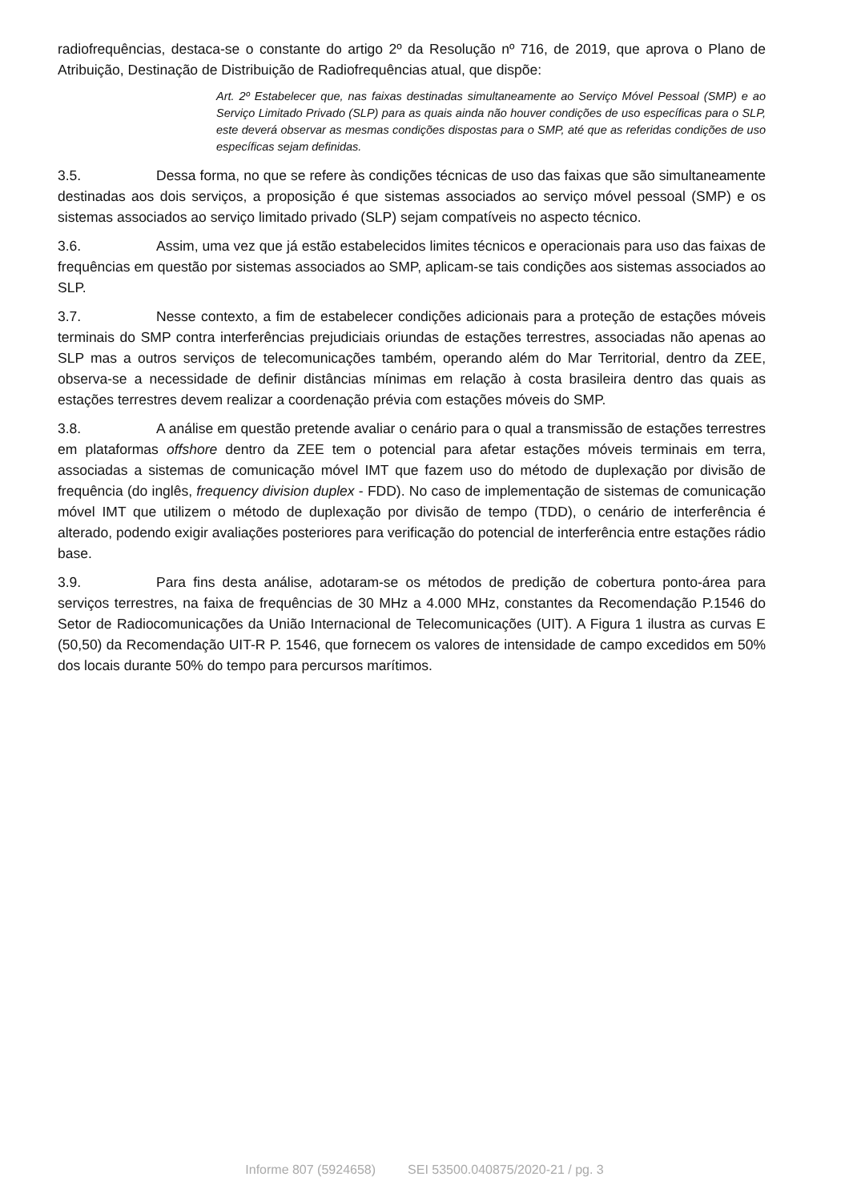radiofrequências, destaca-se o constante do artigo 2º da Resolução nº 716, de 2019, que aprova o Plano de Atribuição, Destinação de Distribuição de Radiofrequências atual, que dispõe:
Art. 2º Estabelecer que, nas faixas destinadas simultaneamente ao Serviço Móvel Pessoal (SMP) e ao Serviço Limitado Privado (SLP) para as quais ainda não houver condições de uso específicas para o SLP, este deverá observar as mesmas condições dispostas para o SMP, até que as referidas condições de uso específicas sejam definidas.
3.5. Dessa forma, no que se refere às condições técnicas de uso das faixas que são simultaneamente destinadas aos dois serviços, a proposição é que sistemas associados ao serviço móvel pessoal (SMP) e os sistemas associados ao serviço limitado privado (SLP) sejam compatíveis no aspecto técnico.
3.6. Assim, uma vez que já estão estabelecidos limites técnicos e operacionais para uso das faixas de frequências em questão por sistemas associados ao SMP, aplicam-se tais condições aos sistemas associados ao SLP.
3.7. Nesse contexto, a fim de estabelecer condições adicionais para a proteção de estações móveis terminais do SMP contra interferências prejudiciais oriundas de estações terrestres, associadas não apenas ao SLP mas a outros serviços de telecomunicações também, operando além do Mar Territorial, dentro da ZEE, observa-se a necessidade de definir distâncias mínimas em relação à costa brasileira dentro das quais as estações terrestres devem realizar a coordenação prévia com estações móveis do SMP.
3.8. A análise em questão pretende avaliar o cenário para o qual a transmissão de estações terrestres em plataformas offshore dentro da ZEE tem o potencial para afetar estações móveis terminais em terra, associadas a sistemas de comunicação móvel IMT que fazem uso do método de duplexação por divisão de frequência (do inglês, frequency division duplex - FDD). No caso de implementação de sistemas de comunicação móvel IMT que utilizem o método de duplexação por divisão de tempo (TDD), o cenário de interferência é alterado, podendo exigir avaliações posteriores para verificação do potencial de interferência entre estações rádio base.
3.9. Para fins desta análise, adotaram-se os métodos de predição de cobertura ponto-área para serviços terrestres, na faixa de frequências de 30 MHz a 4.000 MHz, constantes da Recomendação P.1546 do Setor de Radiocomunicações da União Internacional de Telecomunicações (UIT). A Figura 1 ilustra as curvas E (50,50) da Recomendação UIT-R P. 1546, que fornecem os valores de intensidade de campo excedidos em 50% dos locais durante 50% do tempo para percursos marítimos.
Informe 807 (5924658) SEI 53500.040875/2020-21 / pg. 3